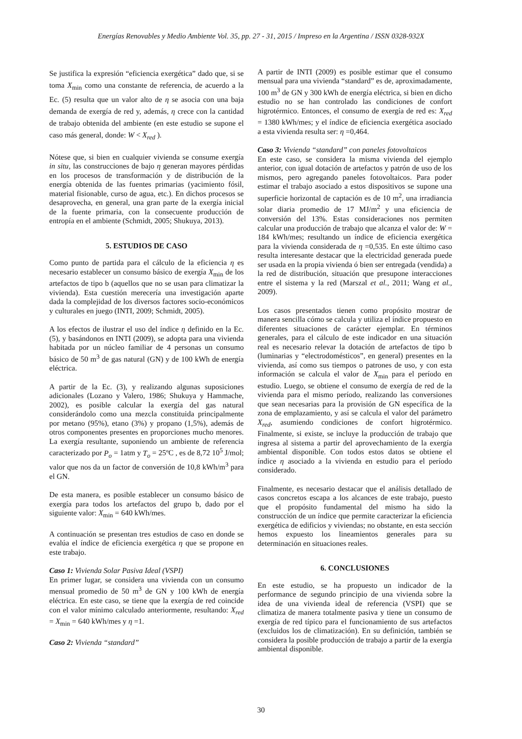Energías Renovables y Medio Ambiente Vol. 35, pp. 27 - 31, 2015 / Impreso en la Argentina / ISSN 0328-932X
Se justifica la expresión “eficiencia exergética” dado que, si se toma X<sub>min</sub> como una constante de referencia, de acuerdo a la Ec. (5) resulta que un valor alto de η se asocia con una baja demanda de exergía de red y, además, η crece con la cantidad de trabajo obtenida del ambiente (en este estudio se supone el caso más general, donde: W < X<sub>red</sub> ).
Nótese que, si bien en cualquier vivienda se consume exergía in situ, las construcciones de bajo η generan mayores pérdidas en los procesos de transformación y de distribución de la energía obtenida de las fuentes primarias (yacimiento fósil, material fisionable, curso de agua, etc.). En dichos procesos se desaprovecha, en general, una gran parte de la exergía inicial de la fuente primaria, con la consecuente producción de entropía en el ambiente (Schmidt, 2005; Shukuya, 2013).
5. ESTUDIOS DE CASO
Como punto de partida para el cálculo de la eficiencia η es necesario establecer un consumo básico de exergía X<sub>min</sub> de los artefactos de tipo b (aquellos que no se usan para climatizar la vivienda). Esta cuestión merecería una investigación aparte dada la complejidad de los diversos factores socio-económicos y culturales en juego (INTI, 2009; Schmidt, 2005).
A los efectos de ilustrar el uso del índice η definido en la Ec. (5), y basándonos en INTI (2009), se adopta para una vivienda habitada por un núcleo familiar de 4 personas un consumo básico de 50 m<sup>3</sup> de gas natural (GN) y de 100 kWh de energía eléctrica.
A partir de la Ec. (3), y realizando algunas suposiciones adicionales (Lozano y Valero, 1986; Shukuya y Hammache, 2002), es posible calcular la exergía del gas natural considerándolo como una mezcla constituida principalmente por metano (95%), etano (3%) y propano (1,5%), además de otros componentes presentes en proporciones mucho menores. La exergía resultante, suponiendo un ambiente de referencia caracterizado por P<sub>o</sub> = 1atm y T<sub>o</sub> = 25ºC , es de 8,72 10<sup>5</sup> J/mol; valor que nos da un factor de conversión de 10,8 kWh/m<sup>3</sup> para el GN.
De esta manera, es posible establecer un consumo básico de exergía para todos los artefactos del grupo b, dado por el siguiente valor: X<sub>min</sub> = 640 kWh/mes.
A continuación se presentan tres estudios de caso en donde se evalúa el índice de eficiencia exergética η que se propone en este trabajo.
Caso 1: Vivienda Solar Pasiva Ideal (VSPI)
En primer lugar, se considera una vivienda con un consumo mensual promedio de 50 m<sup>3</sup> de GN y 100 kWh de energía eléctrica. En este caso, se tiene que la exergía de red coincide con el valor mínimo calculado anteriormente, resultando: X<sub>red</sub> = X<sub>min</sub> = 640 kWh/mes y η =1.
Caso 2: Vivienda “standard”
A partir de INTI (2009) es posible estimar que el consumo mensual para una vivienda “standard” es de, aproximadamente, 100 m<sup>3</sup> de GN y 300 kWh de energía eléctrica, si bien en dicho estudio no se han controlado las condiciones de confort higrotérmico. Entonces, el consumo de exergía de red es: X<sub>red</sub> = 1380 kWh/mes; y el índice de eficiencia exergética asociado a esta vivienda resulta ser: η =0,464.
Caso 3: Vivienda “standard” con paneles fotovoltaicos
En este caso, se considera la misma vivienda del ejemplo anterior, con igual dotación de artefactos y patrón de uso de los mismos, pero agregando paneles fotovoltaicos. Para poder estimar el trabajo asociado a estos dispositivos se supone una superficie horizontal de captación es de 10 m<sup>2</sup>, una irradiancia solar diaria promedio de 17 MJ/m<sup>2</sup> y una eficiencia de conversión del 13%. Estas consideraciones nos permiten calcular una producción de trabajo que alcanza el valor de: W = 184 kWh/mes; resultando un índice de eficiencia exergética para la vivienda considerada de η =0,535. En este último caso resulta interesante destacar que la electricidad generada puede ser usada en la propia vivienda ó bien ser entregada (vendida) a la red de distribución, situación que presupone interacciones entre el sistema y la red (Marszal et al., 2011; Wang et al., 2009).
Los casos presentados tienen como propósito mostrar de manera sencilla cómo se calcula y utiliza el índice propuesto en diferentes situaciones de carácter ejemplar. En términos generales, para el cálculo de este indicador en una situación real es necesario relevar la dotación de artefactos de tipo b (luminarias y “electrodomésticos”, en general) presentes en la vivienda, así como sus tiempos o patrones de uso, y con esta información se calcula el valor de X<sub>min</sub> para el período en estudio. Luego, se obtiene el consumo de exergía de red de la vivienda para el mismo período, realizando las conversiones que sean necesarias para la provisión de GN específica de la zona de emplazamiento, y así se calcula el valor del parámetro X<sub>red</sub>, asumiendo condiciones de confort higrotérmico. Finalmente, si existe, se incluye la producción de trabajo que ingresa al sistema a partir del aprovechamiento de la exergía ambiental disponible. Con todos estos datos se obtiene el índice η asociado a la vivienda en estudio para el período considerado.
Finalmente, es necesario destacar que el análisis detallado de casos concretos escapa a los alcances de este trabajo, puesto que el propósito fundamental del mismo ha sido la construcción de un índice que permite caracterizar la eficiencia exergética de edificios y viviendas; no obstante, en esta sección hemos expuesto los lineamientos generales para su determinación en situaciones reales.
6. CONCLUSIONES
En este estudio, se ha propuesto un indicador de la performance de segundo principio de una vivienda sobre la idea de una vivienda ideal de referencia (VSPI) que se climatiza de manera totalmente pasiva y tiene un consumo de exergía de red típico para el funcionamiento de sus artefactos (excluidos los de climatización). En su definición, también se considera la posible producción de trabajo a partir de la exergía ambiental disponible.
30